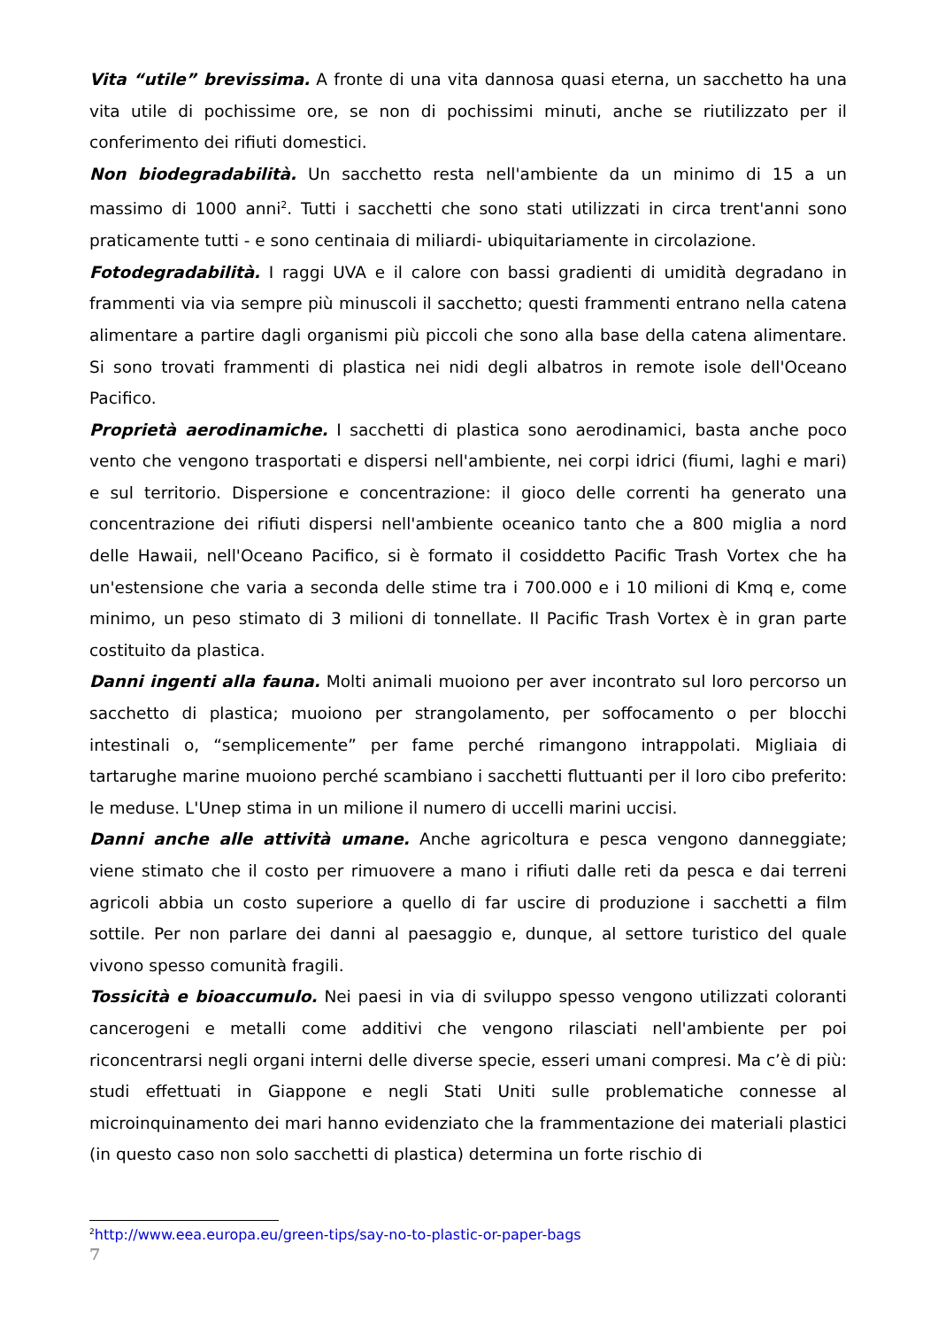Vita “utile” brevissima. A fronte di una vita dannosa quasi eterna, un sacchetto ha una vita utile di pochissime ore, se non di pochissimi minuti, anche se riutilizzato per il conferimento dei rifiuti domestici.
Non biodegradabilità. Un sacchetto resta nell'ambiente da un minimo di 15 a un massimo di 1000 anni<sup>2</sup>. Tutti i sacchetti che sono stati utilizzati in circa trent'anni sono praticamente tutti - e sono centinaia di miliardi- ubiquitariamente in circolazione.
Fotodegradabilità. I raggi UVA e il calore con bassi gradienti di umidità degradano in frammenti via via sempre più minuscoli il sacchetto; questi frammenti entrano nella catena alimentare a partire dagli organismi più piccoli che sono alla base della catena alimentare. Si sono trovati frammenti di plastica nei nidi degli albatros in remote isole dell'Oceano Pacifico.
Proprietà aerodinamiche. I sacchetti di plastica sono aerodinamici, basta anche poco vento che vengono trasportati e dispersi nell'ambiente, nei corpi idrici (fiumi, laghi e mari) e sul territorio. Dispersione e concentrazione: il gioco delle correnti ha generato una concentrazione dei rifiuti dispersi nell'ambiente oceanico tanto che a 800 miglia a nord delle Hawaii, nell'Oceano Pacifico, si è formato il cosiddetto Pacific Trash Vortex che ha un'estensione che varia a seconda delle stime tra i 700.000 e i 10 milioni di Kmq e, come minimo, un peso stimato di 3 milioni di tonnellate. Il Pacific Trash Vortex è in gran parte costituito da plastica.
Danni ingenti alla fauna. Molti animali muoiono per aver incontrato sul loro percorso un sacchetto di plastica; muoiono per strangolamento, per soffocamento o per blocchi intestinali o, “semplicemente” per fame perché rimangono intrappolati. Migliaia di tartarughe marine muoiono perché scambiano i sacchetti fluttuanti per il loro cibo preferito: le meduse. L'Unep stima in un milione il numero di uccelli marini uccisi.
Danni anche alle attività umane. Anche agricoltura e pesca vengono danneggiate; viene stimato che il costo per rimuovere a mano i rifiuti dalle reti da pesca e dai terreni agricoli abbia un costo superiore a quello di far uscire di produzione i sacchetti a film sottile. Per non parlare dei danni al paesaggio e, dunque, al settore turistico del quale vivono spesso comunità fragili.
Tossicità e bioaccumulo. Nei paesi in via di sviluppo spesso vengono utilizzati coloranti cancerogeni e metalli come additivi che vengono rilasciati nell'ambiente per poi riconcentrarsi negli organi interni delle diverse specie, esseri umani compresi. Ma c’è di più: studi effettuati in Giappone e negli Stati Uniti sulle problematiche connesse al microinquinamento dei mari hanno evidenziato che la frammentazione dei materiali plastici (in questo caso non solo sacchetti di plastica) determina un forte rischio di
<sup>2</sup> http://www.eea.europa.eu/green-tips/say-no-to-plastic-or-paper-bags
7